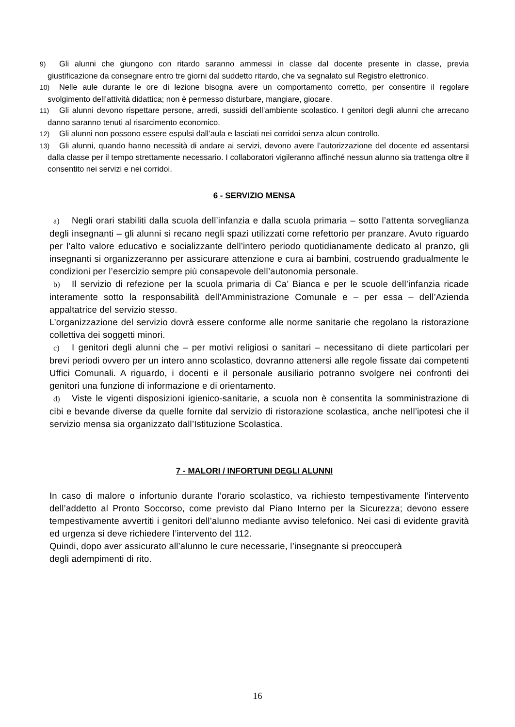9) Gli alunni che giungono con ritardo saranno ammessi in classe dal docente presente in classe, previa giustificazione da consegnare entro tre giorni dal suddetto ritardo, che va segnalato sul Registro elettronico.
10) Nelle aule durante le ore di lezione bisogna avere un comportamento corretto, per consentire il regolare svolgimento dell’attività didattica; non è permesso disturbare, mangiare, giocare.
11) Gli alunni devono rispettare persone, arredi, sussidi dell’ambiente scolastico. I genitori degli alunni che arrecano danno saranno tenuti al risarcimento economico.
12) Gli alunni non possono essere espulsi dall’aula e lasciati nei corridoi senza alcun controllo.
13) Gli alunni, quando hanno necessità di andare ai servizi, devono avere l’autorizzazione del docente ed assentarsi dalla classe per il tempo strettamente necessario. I collaboratori vigileranno affinché nessun alunno sia trattenga oltre il consentito nei servizi e nei corridoi.
6 - SERVIZIO MENSA
a) Negli orari stabiliti dalla scuola dell’infanzia e dalla scuola primaria – sotto l’attenta sorveglianza degli insegnanti – gli alunni si recano negli spazi utilizzati come refettorio per pranzare. Avuto riguardo per l’alto valore educativo e socializzante dell’intero periodo quotidianamente dedicato al pranzo, gli insegnanti si organizzeranno per assicurare attenzione e cura ai bambini, costruendo gradualmente le condizioni per l’esercizio sempre più consapevole dell’autonomia personale.
b) Il servizio di refezione per la scuola primaria di Ca’ Bianca e per le scuole dell’infanzia ricade interamente sotto la responsabilità dell’Amministrazione Comunale e – per essa – dell’Azienda appaltatrice del servizio stesso.
L’organizzazione del servizio dovrà essere conforme alle norme sanitarie che regolano la ristorazione collettiva dei soggetti minori.
c) I genitori degli alunni che – per motivi religiosi o sanitari – necessitano di diete particolari per brevi periodi ovvero per un intero anno scolastico, dovranno attenersi alle regole fissate dai competenti Uffici Comunali. A riguardo, i docenti e il personale ausiliario potranno svolgere nei confronti dei genitori una funzione di informazione e di orientamento.
d) Viste le vigenti disposizioni igienico-sanitarie, a scuola non è consentita la somministrazione di cibi e bevande diverse da quelle fornite dal servizio di ristorazione scolastica, anche nell’ipotesi che il servizio mensa sia organizzato dall’Istituzione Scolastica.
7 - MALORI / INFORTUNI DEGLI ALUNNI
In caso di malore o infortunio durante l’orario scolastico, va richiesto tempestivamente l’intervento dell’addetto al Pronto Soccorso, come previsto dal Piano Interno per la Sicurezza; devono essere tempestivamente avvertiti i genitori dell’alunno mediante avviso telefonico. Nei casi di evidente gravità ed urgenza si deve richiedere l’intervento del 112.
Quindi, dopo aver assicurato all’alunno le cure necessarie, l’insegnante si preoccuperà
degli adempimenti di rito.
16